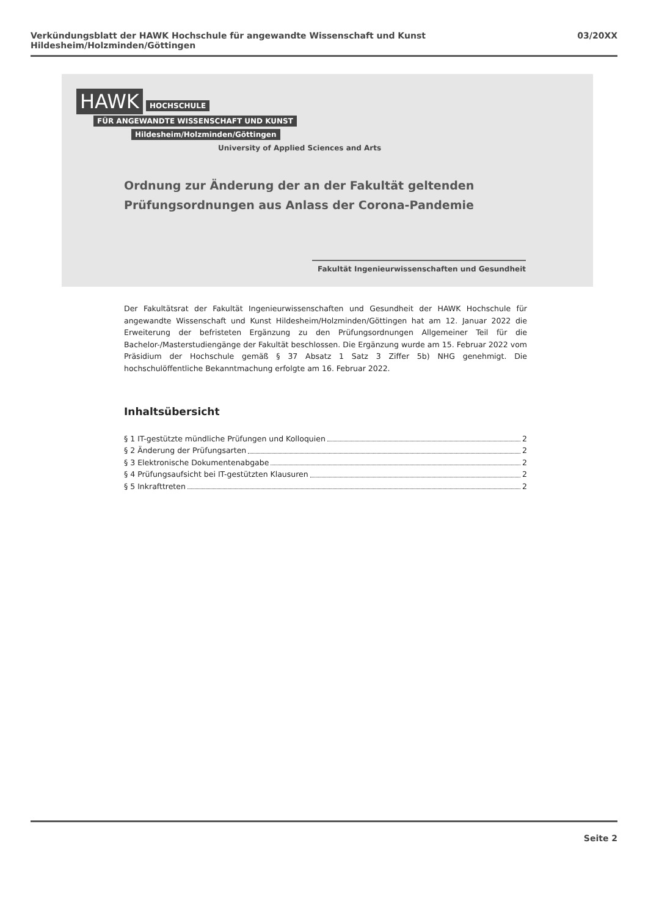Verkündungsblatt der HAWK Hochschule für angewandte Wissenschaft und Kunst Hildesheim/Holzminden/Göttingen 03/20XX
HAWK
HOCHSCHULE
FÜR ANGEWANDTE WISSENSCHAFT UND KUNST
Hildesheim/Holzminden/Göttingen
University of Applied Sciences and Arts
Ordnung zur Änderung der an der Fakultät geltenden
Prüfungsordnungen aus Anlass der Corona-Pandemie
Fakultät Ingenieurwissenschaften und Gesundheit
Der Fakultätsrat der Fakultät Ingenieurwissenschaften und Gesundheit der HAWK Hochschule für angewandte Wissenschaft und Kunst Hildesheim/Holzminden/Göttingen hat am 12. Januar 2022 die Erweiterung der befristeten Ergänzung zu den Prüfungsordnungen Allgemeiner Teil für die Bachelor-/Masterstudiengänge der Fakultät beschlossen. Die Ergänzung wurde am 15. Februar 2022 vom Präsidium der Hochschule gemäß § 37 Absatz 1 Satz 3 Ziffer 5b) NHG genehmigt. Die hochschulöffentliche Bekanntmachung erfolgte am 16. Februar 2022.
Inhaltsübersicht
§ 1 IT-gestützte mündliche Prüfungen und Kolloquien 2
§ 2 Änderung der Prüfungsarten 2
§ 3 Elektronische Dokumentenabgabe 2
§ 4 Prüfungsaufsicht bei IT-gestützten Klausuren 2
§ 5 Inkrafttreten 2
Seite 2